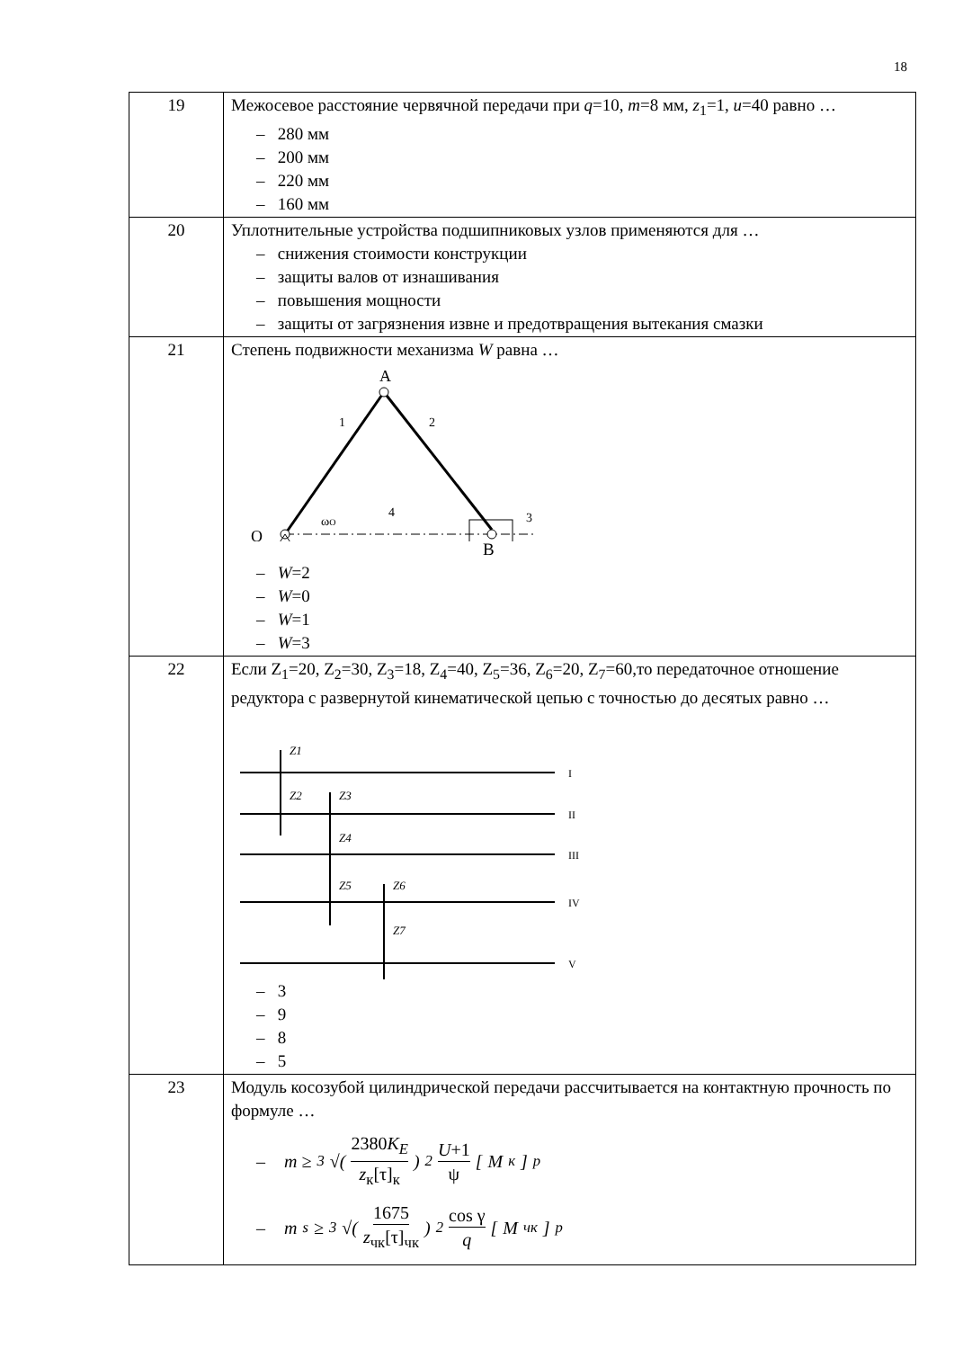18
| 19 | Межосевое расстояние червячной передачи при q =10, m =8 мм, z<sub>1</sub>=1, u =40 равно … – 280 мм – 200 мм – 220 мм – 160 мм |
| 20 | Уплотнительные устройства подшипниковых узлов применяются для … – снижения стоимости конструкции – защиты валов от изнашивания – повышения мощности – защиты от загрязнения извне и предотвращения вытекания смазки |
| 21 | Степень подвижности механизма W равна … A 1 2 4 3 O ω O B – W =2 – W =0 – W =1 – W =3 |
| 22 | Если Z<sub>1</sub>=20, Z<sub>2</sub>=30, Z<sub>3</sub>=18, Z<sub>4</sub>=40, Z<sub>5</sub>=36, Z<sub>6</sub>=20, Z<sub>7</sub>=60,то передаточное отношение редуктора с развернутой кинематической цепью с точностью до десятых равно … Z1 Z2 Z3 Z4 Z5 Z6 Z7 I II III IV V – 3 – 9 – 8 – 5 |
| 23 | Модуль косозубой цилиндрической передачи рассчитывается на контактную прочность по формуле … – m ≥ <sup>3</sup>√( 2380 K<sub>E</sub> z<sub>к</sub>[τ]<sub>к</sub> )<sup>2</sup> U +1 ψ [ M<sub>к</sub>]<sub>р</sub> – m<sub>s</sub> ≥ <sup>3</sup>√( 1675 z<sub>чк</sub>[τ]<sub>чк</sub> )<sup>2</sup> cos γ q [ M<sub>чк</sub>]<sub>р</sub> |